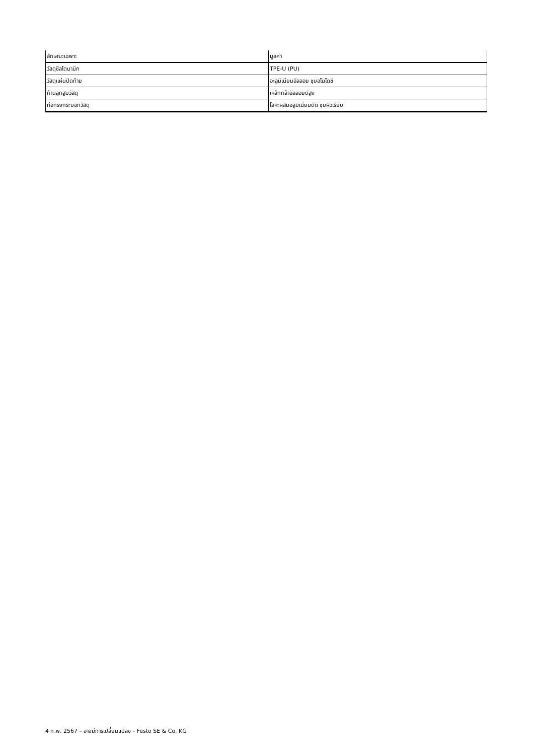| ลักษณะเฉพาะ | มูลค่า |
| --- | --- |
| วัสดุซีลไดนามิก | TPE-U (PU) |
| วัสดุแผ่นปิดท้าย | อะลูมิเนียมอัลลอย ชุบอโนไดซ์ |
| ก้านลูกสูบวัสดุ | เหล็กกล้าอัลลอยด์สูง |
| ท่อทรงกระบอกวัสดุ | โลหะผสมอลูมิเนียมดัด ชุบผิวเรียบ |
4 ก.พ. 2567 – อาจมีการเปลี่ยนแปลง - Festo SE & Co. KG